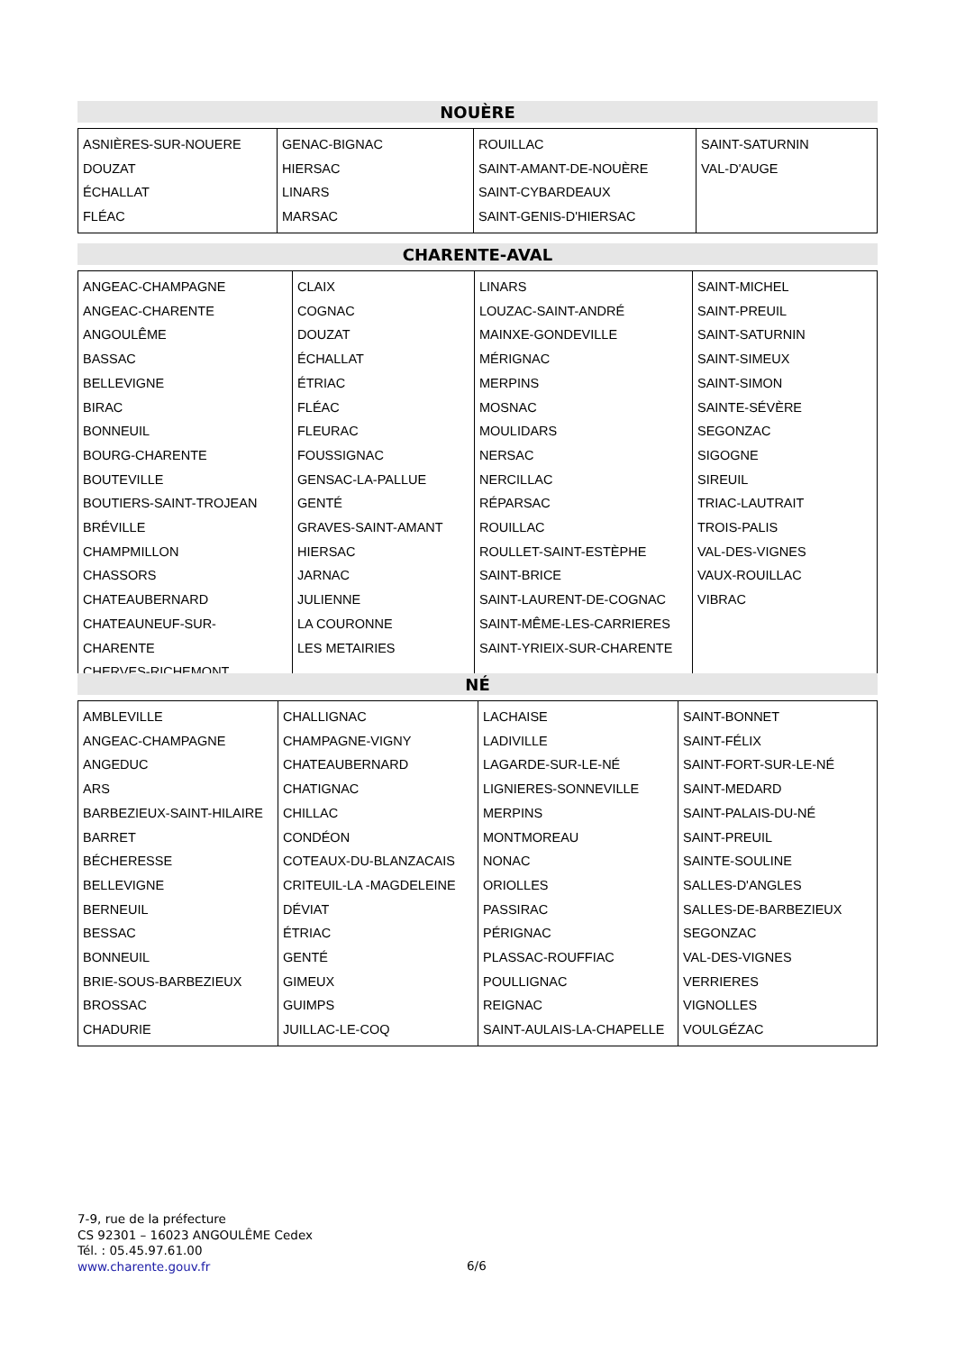NOUÈRE
| ASNIÈRES-SUR-NOUERE DOUZAT ÉCHALLAT FLÉAC | GENAC-BIGNAC HIERSAC LINARS MARSAC | ROUILLAC SAINT-AMANT-DE-NOUÈRE SAINT-CYBARDEAUX SAINT-GENIS-D'HIERSAC | SAINT-SATURNIN VAL-D'AUGE |
CHARENTE-AVAL
| ANGEAC-CHAMPAGNE ANGEAC-CHARENTE ANGOULÊME BASSAC BELLEVIGNE BIRAC BONNEUIL BOURG-CHARENTE BOUTEVILLE BOUTIERS-SAINT-TROJEAN BRÉVILLE CHAMPMILLON CHASSORS CHATEAUBERNARD CHATEAUNEUF-SUR-CHARENTE CHERVES-RICHEMONT | CLAIX COGNAC DOUZAT ÉCHALLAT ÉTRIAC FLÉAC FLEURAC FOUSSIGNAC GENSAC-LA-PALLUE GENTÉ GRAVES-SAINT-AMANT HIERSAC JARNAC JULIENNE LA COURONNE LES METAIRIES | LINARS LOUZAC-SAINT-ANDRÉ MAINXE-GONDEVILLE MÉRIGNAC MERPINS MOSNAC MOULIDARS NERSAC NERCILLAC RÉPARSAC ROUILLAC ROULLET-SAINT-ESTÈPHE SAINT-BRICE SAINT-LAURENT-DE-COGNAC SAINT-MÊME-LES-CARRIERES SAINT-YRIEIX-SUR-CHARENTE | SAINT-MICHEL SAINT-PREUIL SAINT-SATURNIN SAINT-SIMEUX SAINT-SIMON SAINTE-SÉVÈRE SEGONZAC SIGOGNE SIREUIL TRIAC-LAUTRAIT TROIS-PALIS VAL-DES-VIGNES VAUX-ROUILLAC VIBRAC |
NÉ
| AMBLEVILLE ANGEAC-CHAMPAGNE ANGEDUC ARS BARBEZIEUX-SAINT-HILAIRE BARRET BÉCHERESSE BELLEVIGNE BERNEUIL BESSAC BONNEUIL BRIE-SOUS-BARBEZIEUX BROSSAC CHADURIE | CHALLIGNAC CHAMPAGNE-VIGNY CHATEAUBERNARD CHATIGNAC CHILLAC CONDÉON COTEAUX-DU-BLANZACAIS CRITEUIL-LA -MAGDELEINE DÉVIAT ÉTRIAC GENTÉ GIMEUX GUIMPS JUILLAC-LE-COQ | LACHAISE LADIVILLE LAGARDE-SUR-LE-NÉ LIGNIERES-SONNEVILLE MERPINS MONTMOREAU NONAC ORIOLLES PASSIRAC PÉRIGNAC PLASSAC-ROUFFIAC POULLIGNAC REIGNAC SAINT-AULAIS-LA-CHAPELLE | SAINT-BONNET SAINT-FÉLIX SAINT-FORT-SUR-LE-NÉ SAINT-MEDARD SAINT-PALAIS-DU-NÉ SAINT-PREUIL SAINTE-SOULINE SALLES-D'ANGLES SALLES-DE-BARBEZIEUX SEGONZAC VAL-DES-VIGNES VERRIERES VIGNOLLES VOULGÉZAC |
7-9, rue de la préfecture
CS 92301 – 16023 ANGOULÊME Cedex
Tél. : 05.45.97.61.00
www.charente.gouv.fr
6/6